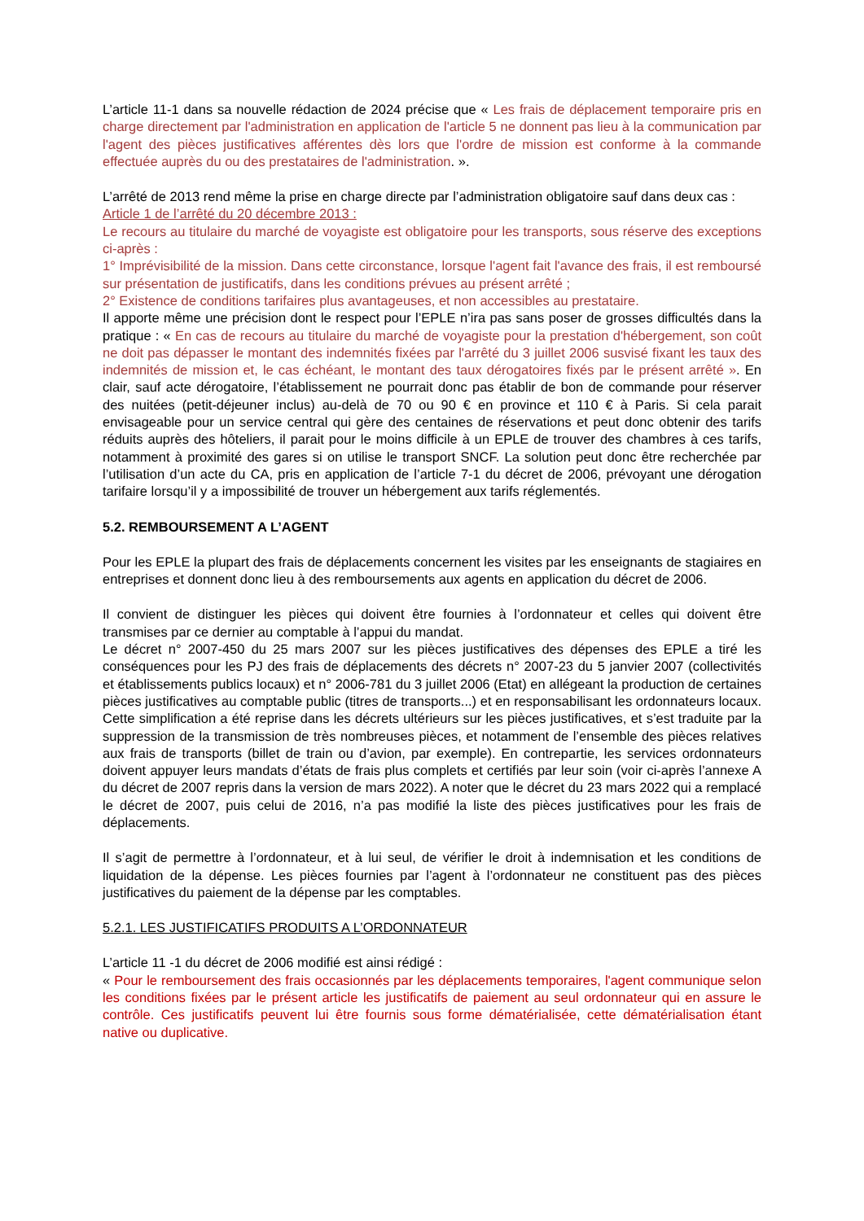L’article 11-1 dans sa nouvelle rédaction de 2024 précise que « Les frais de déplacement temporaire pris en charge directement par l'administration en application de l'article 5 ne donnent pas lieu à la communication par l'agent des pièces justificatives afférentes dès lors que l'ordre de mission est conforme à la commande effectuée auprès du ou des prestataires de l'administration. ».
L’arrêté de 2013 rend même la prise en charge directe par l’administration obligatoire sauf dans deux cas :
Article 1 de l’arrêté du 20 décembre 2013 :
Le recours au titulaire du marché de voyagiste est obligatoire pour les transports, sous réserve des exceptions ci-après :
1° Imprévisibilité de la mission. Dans cette circonstance, lorsque l'agent fait l'avance des frais, il est remboursé sur présentation de justificatifs, dans les conditions prévues au présent arrêté ;
2° Existence de conditions tarifaires plus avantageuses, et non accessibles au prestataire.
Il apporte même une précision dont le respect pour l’EPLE n’ira pas sans poser de grosses difficultés dans la pratique : « En cas de recours au titulaire du marché de voyagiste pour la prestation d'hébergement, son coût ne doit pas dépasser le montant des indemnités fixées par l'arrêté du 3 juillet 2006 susvisé fixant les taux des indemnités de mission et, le cas échéant, le montant des taux dérogatoires fixés par le présent arrêté ». En clair, sauf acte dérogatoire, l’établissement ne pourrait donc pas établir de bon de commande pour réserver des nuitées (petit-déjeuner inclus) au-delà de 70 ou 90 € en province et 110 € à Paris. Si cela parait envisageable pour un service central qui gère des centaines de réservations et peut donc obtenir des tarifs réduits auprès des hôteliers, il parait pour le moins difficile à un EPLE de trouver des chambres à ces tarifs, notamment à proximité des gares si on utilise le transport SNCF. La solution peut donc être recherchée par l’utilisation d’un acte du CA, pris en application de l’article 7-1 du décret de 2006, prévoyant une dérogation tarifaire lorsqu’il y a impossibilité de trouver un hébergement aux tarifs réglementés.
5.2. REMBOURSEMENT A L’AGENT
Pour les EPLE la plupart des frais de déplacements concernent les visites par les enseignants de stagiaires en entreprises et donnent donc lieu à des remboursements aux agents en application du décret de 2006.
Il convient de distinguer les pièces qui doivent être fournies à l’ordonnateur et celles qui doivent être transmises par ce dernier au comptable à l’appui du mandat.
Le décret n° 2007-450 du 25 mars 2007 sur les pièces justificatives des dépenses des EPLE a tiré les conséquences pour les PJ des frais de déplacements des décrets n° 2007-23 du 5 janvier 2007 (collectivités et établissements publics locaux) et n° 2006-781 du 3 juillet 2006 (Etat) en allégeant la production de certaines pièces justificatives au comptable public (titres de transports...) et en responsabilisant les ordonnateurs locaux. Cette simplification a été reprise dans les décrets ultérieurs sur les pièces justificatives, et s’est traduite par la suppression de la transmission de très nombreuses pièces, et notamment de l’ensemble des pièces relatives aux frais de transports (billet de train ou d’avion, par exemple). En contrepartie, les services ordonnateurs doivent appuyer leurs mandats d’états de frais plus complets et certifiés par leur soin (voir ci-après l’annexe A du décret de 2007 repris dans la version de mars 2022). A noter que le décret du 23 mars 2022 qui a remplacé le décret de 2007, puis celui de 2016, n’a pas modifié la liste des pièces justificatives pour les frais de déplacements.
Il s’agit de permettre à l’ordonnateur, et à lui seul, de vérifier le droit à indemnisation et les conditions de liquidation de la dépense. Les pièces fournies par l’agent à l’ordonnateur ne constituent pas des pièces justificatives du paiement de la dépense par les comptables.
5.2.1. LES JUSTIFICATIFS PRODUITS A L’ORDONNATEUR
L’article 11 -1 du décret de 2006 modifié est ainsi rédigé :
« Pour le remboursement des frais occasionnés par les déplacements temporaires, l'agent communique selon les conditions fixées par le présent article les justificatifs de paiement au seul ordonnateur qui en assure le contrôle. Ces justificatifs peuvent lui être fournis sous forme dématérialisée, cette dématérialisation étant native ou duplicative.